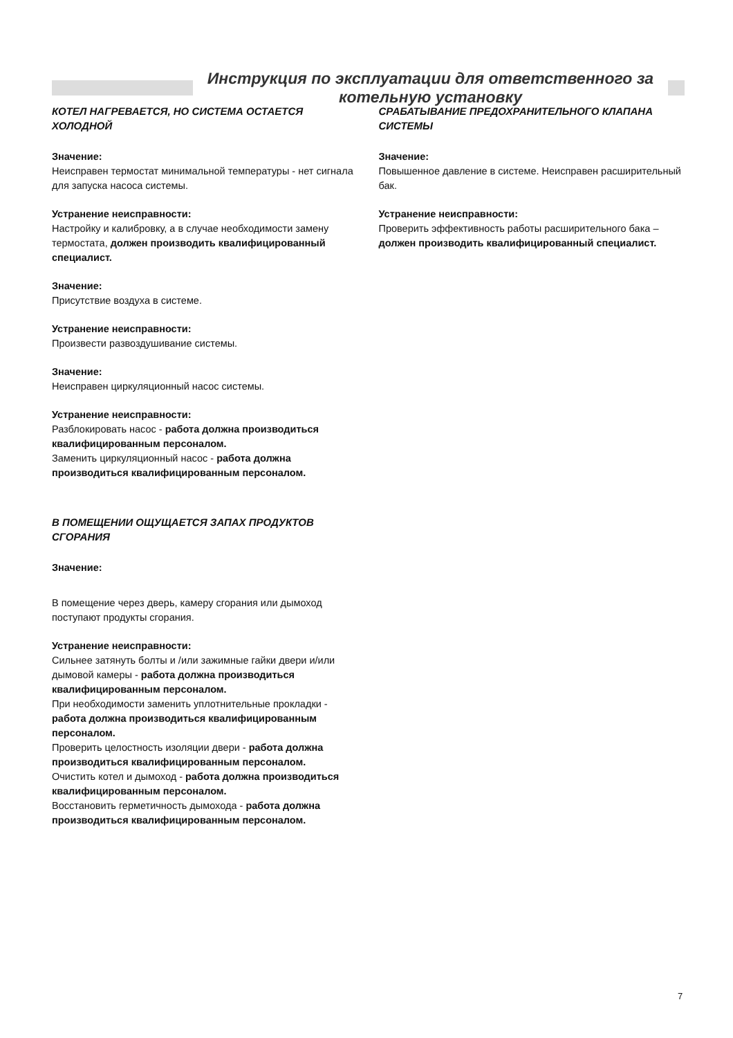Инструкция по эксплуатации для ответственного за котельную установку
КОТЕЛ НАГРЕВАЕТСЯ, НО СИСТЕМА ОСТАЕТСЯ ХОЛОДНОЙ
Значение:
Неисправен термостат минимальной температуры - нет сигнала для запуска насоса системы.
Устранение неисправности:
Настройку и калибровку, а в случае необходимости замену термостата, должен производить квалифицированный специалист.
Значение:
Присутствие воздуха в системе.
Устранение неисправности:
Произвести развоздушивание системы.
Значение:
Неисправен циркуляционный насос системы.
Устранение неисправности:
Разблокировать насос - работа должна производиться квалифицированным персоналом.
Заменить циркуляционный насос - работа должна производиться квалифицированным персоналом.
В ПОМЕЩЕНИИ ОЩУЩАЕТСЯ ЗАПАХ ПРОДУКТОВ СГОРАНИЯ
Значение:
В помещение через дверь, камеру сгорания или дымоход поступают продукты сгорания.
Устранение неисправности:
Сильнее затянуть болты и /или зажимные гайки двери и/или дымовой камеры - работа должна производиться квалифицированным персоналом.
При необходимости заменить уплотнительные прокладки - работа должна производиться квалифицированным персоналом.
Проверить целостность изоляции двери - работа должна производиться квалифицированным персоналом.
Очистить котел и дымоход - работа должна производиться квалифицированным персоналом.
Восстановить герметичность дымохода - работа должна производиться квалифицированным персоналом.
СРАБАТЫВАНИЕ ПРЕДОХРАНИТЕЛЬНОГО КЛАПАНА СИСТЕМЫ
Значение:
Повышенное давление в системе. Неисправен расширительный бак.
Устранение неисправности:
Проверить эффективность работы расширительного бака – должен производить квалифицированный специалист.
7